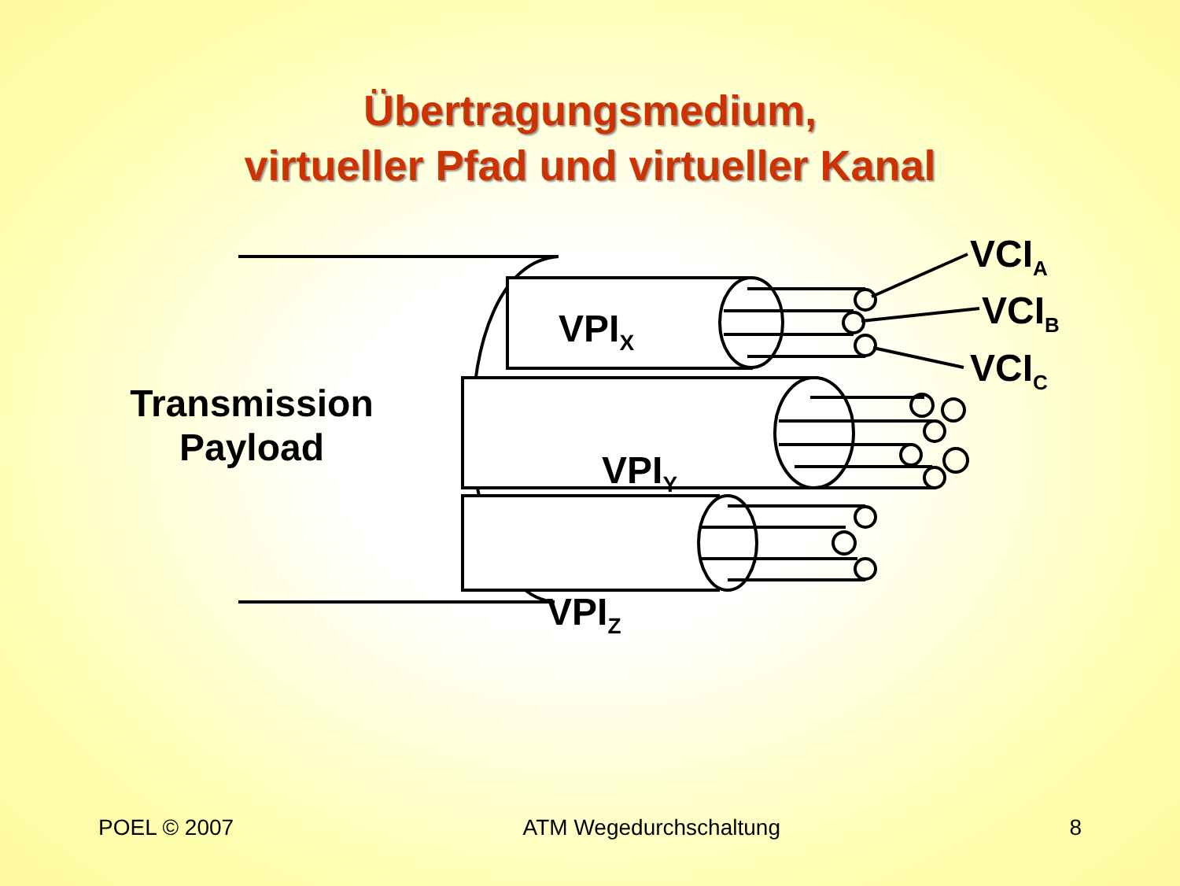Übertragungsmedium,
virtueller Pfad und virtueller Kanal
Transmission Payload
VPI<sub>X</sub>
VPI<sub>Y</sub>
VPI<sub>Z</sub>
VCI<sub>A</sub>
VCI<sub>B</sub>
VCI<sub>C</sub>
POEL © 2007 ATM Wegedurchschaltung 8